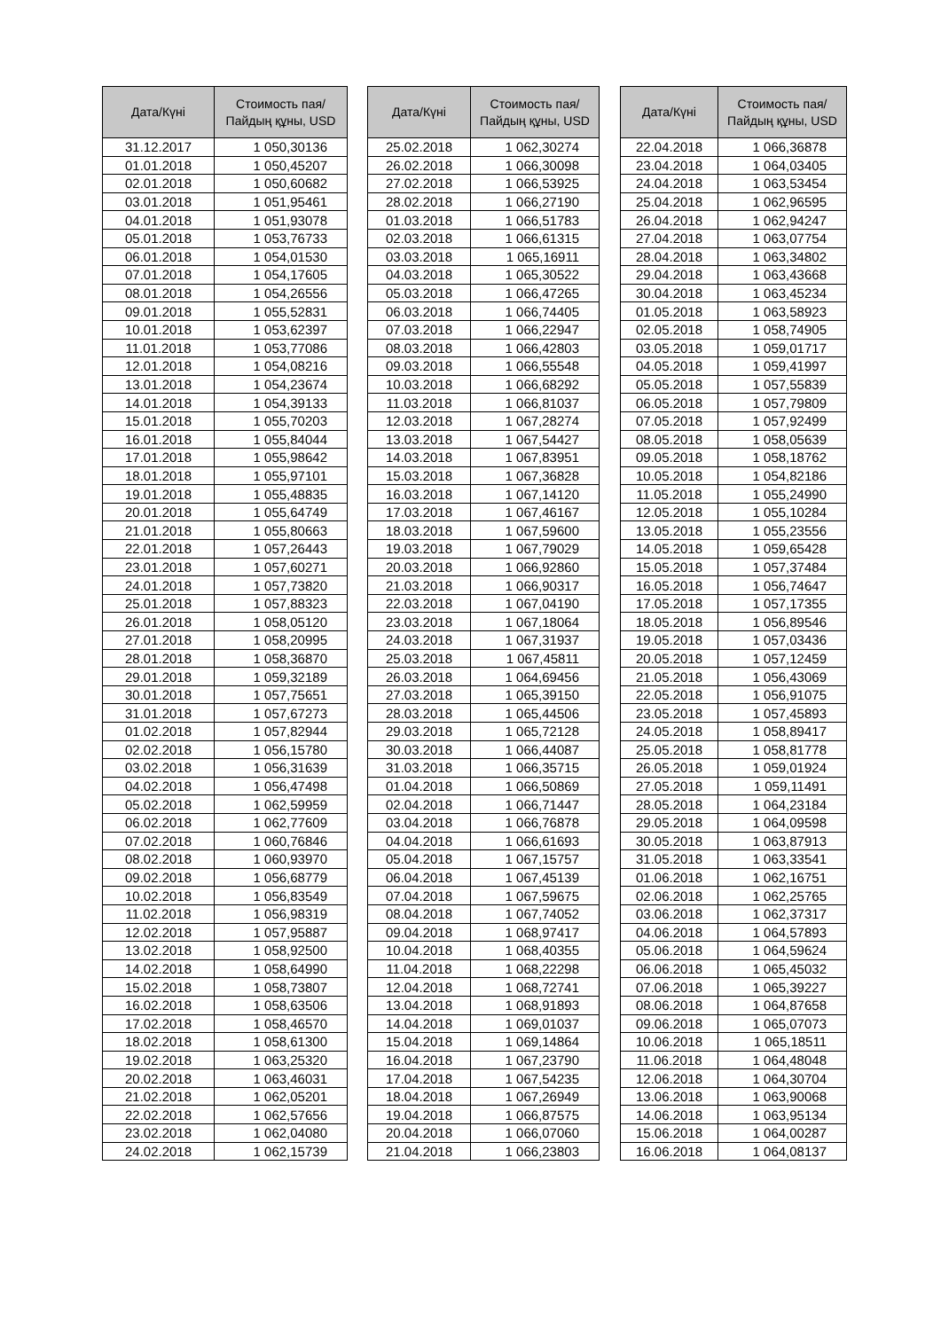| Дата/Күні | Стоимость пая/ Пайдың құны, USD |
| --- | --- |
| 31.12.2017 | 1 050,30136 |
| 01.01.2018 | 1 050,45207 |
| 02.01.2018 | 1 050,60682 |
| 03.01.2018 | 1 051,95461 |
| 04.01.2018 | 1 051,93078 |
| 05.01.2018 | 1 053,76733 |
| 06.01.2018 | 1 054,01530 |
| 07.01.2018 | 1 054,17605 |
| 08.01.2018 | 1 054,26556 |
| 09.01.2018 | 1 055,52831 |
| 10.01.2018 | 1 053,62397 |
| 11.01.2018 | 1 053,77086 |
| 12.01.2018 | 1 054,08216 |
| 13.01.2018 | 1 054,23674 |
| 14.01.2018 | 1 054,39133 |
| 15.01.2018 | 1 055,70203 |
| 16.01.2018 | 1 055,84044 |
| 17.01.2018 | 1 055,98642 |
| 18.01.2018 | 1 055,97101 |
| 19.01.2018 | 1 055,48835 |
| 20.01.2018 | 1 055,64749 |
| 21.01.2018 | 1 055,80663 |
| 22.01.2018 | 1 057,26443 |
| 23.01.2018 | 1 057,60271 |
| 24.01.2018 | 1 057,73820 |
| 25.01.2018 | 1 057,88323 |
| 26.01.2018 | 1 058,05120 |
| 27.01.2018 | 1 058,20995 |
| 28.01.2018 | 1 058,36870 |
| 29.01.2018 | 1 059,32189 |
| 30.01.2018 | 1 057,75651 |
| 31.01.2018 | 1 057,67273 |
| 01.02.2018 | 1 057,82944 |
| 02.02.2018 | 1 056,15780 |
| 03.02.2018 | 1 056,31639 |
| 04.02.2018 | 1 056,47498 |
| 05.02.2018 | 1 062,59959 |
| 06.02.2018 | 1 062,77609 |
| 07.02.2018 | 1 060,76846 |
| 08.02.2018 | 1 060,93970 |
| 09.02.2018 | 1 056,68779 |
| 10.02.2018 | 1 056,83549 |
| 11.02.2018 | 1 056,98319 |
| 12.02.2018 | 1 057,95887 |
| 13.02.2018 | 1 058,92500 |
| 14.02.2018 | 1 058,64990 |
| 15.02.2018 | 1 058,73807 |
| 16.02.2018 | 1 058,63506 |
| 17.02.2018 | 1 058,46570 |
| 18.02.2018 | 1 058,61300 |
| 19.02.2018 | 1 063,25320 |
| 20.02.2018 | 1 063,46031 |
| 21.02.2018 | 1 062,05201 |
| 22.02.2018 | 1 062,57656 |
| 23.02.2018 | 1 062,04080 |
| 24.02.2018 | 1 062,15739 |
| Дата/Күні | Стоимость пая/ Пайдың құны, USD |
| --- | --- |
| 25.02.2018 | 1 062,30274 |
| 26.02.2018 | 1 066,30098 |
| 27.02.2018 | 1 066,53925 |
| 28.02.2018 | 1 066,27190 |
| 01.03.2018 | 1 066,51783 |
| 02.03.2018 | 1 066,61315 |
| 03.03.2018 | 1 065,16911 |
| 04.03.2018 | 1 065,30522 |
| 05.03.2018 | 1 066,47265 |
| 06.03.2018 | 1 066,74405 |
| 07.03.2018 | 1 066,22947 |
| 08.03.2018 | 1 066,42803 |
| 09.03.2018 | 1 066,55548 |
| 10.03.2018 | 1 066,68292 |
| 11.03.2018 | 1 066,81037 |
| 12.03.2018 | 1 067,28274 |
| 13.03.2018 | 1 067,54427 |
| 14.03.2018 | 1 067,83951 |
| 15.03.2018 | 1 067,36828 |
| 16.03.2018 | 1 067,14120 |
| 17.03.2018 | 1 067,46167 |
| 18.03.2018 | 1 067,59600 |
| 19.03.2018 | 1 067,79029 |
| 20.03.2018 | 1 066,92860 |
| 21.03.2018 | 1 066,90317 |
| 22.03.2018 | 1 067,04190 |
| 23.03.2018 | 1 067,18064 |
| 24.03.2018 | 1 067,31937 |
| 25.03.2018 | 1 067,45811 |
| 26.03.2018 | 1 064,69456 |
| 27.03.2018 | 1 065,39150 |
| 28.03.2018 | 1 065,44506 |
| 29.03.2018 | 1 065,72128 |
| 30.03.2018 | 1 066,44087 |
| 31.03.2018 | 1 066,35715 |
| 01.04.2018 | 1 066,50869 |
| 02.04.2018 | 1 066,71447 |
| 03.04.2018 | 1 066,76878 |
| 04.04.2018 | 1 066,61693 |
| 05.04.2018 | 1 067,15757 |
| 06.04.2018 | 1 067,45139 |
| 07.04.2018 | 1 067,59675 |
| 08.04.2018 | 1 067,74052 |
| 09.04.2018 | 1 068,97417 |
| 10.04.2018 | 1 068,40355 |
| 11.04.2018 | 1 068,22298 |
| 12.04.2018 | 1 068,72741 |
| 13.04.2018 | 1 068,91893 |
| 14.04.2018 | 1 069,01037 |
| 15.04.2018 | 1 069,14864 |
| 16.04.2018 | 1 067,23790 |
| 17.04.2018 | 1 067,54235 |
| 18.04.2018 | 1 067,26949 |
| 19.04.2018 | 1 066,87575 |
| 20.04.2018 | 1 066,07060 |
| 21.04.2018 | 1 066,23803 |
| Дата/Күні | Стоимость пая/ Пайдың құны, USD |
| --- | --- |
| 22.04.2018 | 1 066,36878 |
| 23.04.2018 | 1 064,03405 |
| 24.04.2018 | 1 063,53454 |
| 25.04.2018 | 1 062,96595 |
| 26.04.2018 | 1 062,94247 |
| 27.04.2018 | 1 063,07754 |
| 28.04.2018 | 1 063,34802 |
| 29.04.2018 | 1 063,43668 |
| 30.04.2018 | 1 063,45234 |
| 01.05.2018 | 1 063,58923 |
| 02.05.2018 | 1 058,74905 |
| 03.05.2018 | 1 059,01717 |
| 04.05.2018 | 1 059,41997 |
| 05.05.2018 | 1 057,55839 |
| 06.05.2018 | 1 057,79809 |
| 07.05.2018 | 1 057,92499 |
| 08.05.2018 | 1 058,05639 |
| 09.05.2018 | 1 058,18762 |
| 10.05.2018 | 1 054,82186 |
| 11.05.2018 | 1 055,24990 |
| 12.05.2018 | 1 055,10284 |
| 13.05.2018 | 1 055,23556 |
| 14.05.2018 | 1 059,65428 |
| 15.05.2018 | 1 057,37484 |
| 16.05.2018 | 1 056,74647 |
| 17.05.2018 | 1 057,17355 |
| 18.05.2018 | 1 056,89546 |
| 19.05.2018 | 1 057,03436 |
| 20.05.2018 | 1 057,12459 |
| 21.05.2018 | 1 056,43069 |
| 22.05.2018 | 1 056,91075 |
| 23.05.2018 | 1 057,45893 |
| 24.05.2018 | 1 058,89417 |
| 25.05.2018 | 1 058,81778 |
| 26.05.2018 | 1 059,01924 |
| 27.05.2018 | 1 059,11491 |
| 28.05.2018 | 1 064,23184 |
| 29.05.2018 | 1 064,09598 |
| 30.05.2018 | 1 063,87913 |
| 31.05.2018 | 1 063,33541 |
| 01.06.2018 | 1 062,16751 |
| 02.06.2018 | 1 062,25765 |
| 03.06.2018 | 1 062,37317 |
| 04.06.2018 | 1 064,57893 |
| 05.06.2018 | 1 064,59624 |
| 06.06.2018 | 1 065,45032 |
| 07.06.2018 | 1 065,39227 |
| 08.06.2018 | 1 064,87658 |
| 09.06.2018 | 1 065,07073 |
| 10.06.2018 | 1 065,18511 |
| 11.06.2018 | 1 064,48048 |
| 12.06.2018 | 1 064,30704 |
| 13.06.2018 | 1 063,90068 |
| 14.06.2018 | 1 063,95134 |
| 15.06.2018 | 1 064,00287 |
| 16.06.2018 | 1 064,08137 |